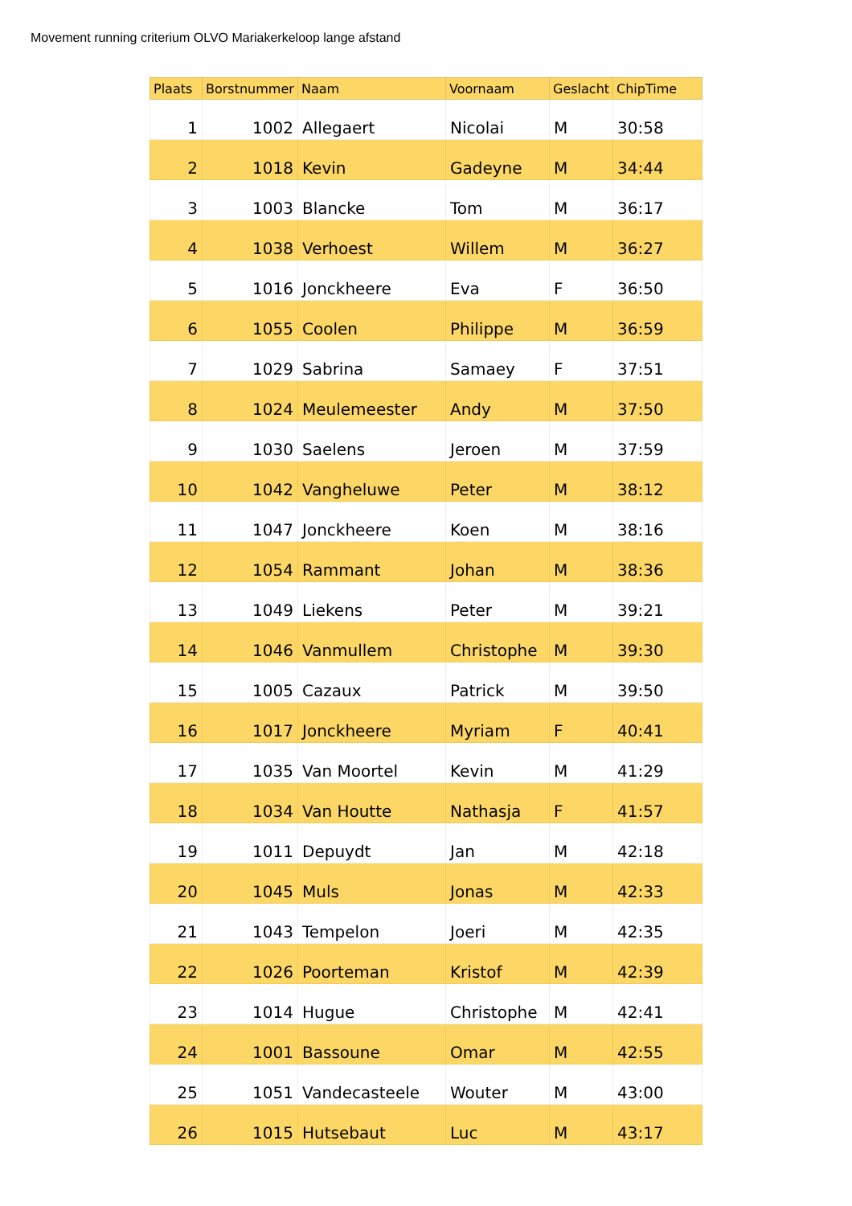Movement running criterium OLVO Mariakerkeloop lange afstand
| Plaats | Borstnummer | Naam | Voornaam | Geslacht | ChipTime |
| --- | --- | --- | --- | --- | --- |
| 1 | 1002 | Allegaert | Nicolai | M | 30:58 |
| 2 | 1018 | Kevin | Gadeyne | M | 34:44 |
| 3 | 1003 | Blancke | Tom | M | 36:17 |
| 4 | 1038 | Verhoest | Willem | M | 36:27 |
| 5 | 1016 | Jonckheere | Eva | F | 36:50 |
| 6 | 1055 | Coolen | Philippe | M | 36:59 |
| 7 | 1029 | Sabrina | Samaey | F | 37:51 |
| 8 | 1024 | Meulemeester | Andy | M | 37:50 |
| 9 | 1030 | Saelens | Jeroen | M | 37:59 |
| 10 | 1042 | Vangheluwe | Peter | M | 38:12 |
| 11 | 1047 | Jonckheere | Koen | M | 38:16 |
| 12 | 1054 | Rammant | Johan | M | 38:36 |
| 13 | 1049 | Liekens | Peter | M | 39:21 |
| 14 | 1046 | Vanmullem | Christophe | M | 39:30 |
| 15 | 1005 | Cazaux | Patrick | M | 39:50 |
| 16 | 1017 | Jonckheere | Myriam | F | 40:41 |
| 17 | 1035 | Van Moortel | Kevin | M | 41:29 |
| 18 | 1034 | Van Houtte | Nathasja | F | 41:57 |
| 19 | 1011 | Depuydt | Jan | M | 42:18 |
| 20 | 1045 | Muls | Jonas | M | 42:33 |
| 21 | 1043 | Tempelon | Joeri | M | 42:35 |
| 22 | 1026 | Poorteman | Kristof | M | 42:39 |
| 23 | 1014 | Hugue | Christophe | M | 42:41 |
| 24 | 1001 | Bassoune | Omar | M | 42:55 |
| 25 | 1051 | Vandecasteele | Wouter | M | 43:00 |
| 26 | 1015 | Hutsebaut | Luc | M | 43:17 |